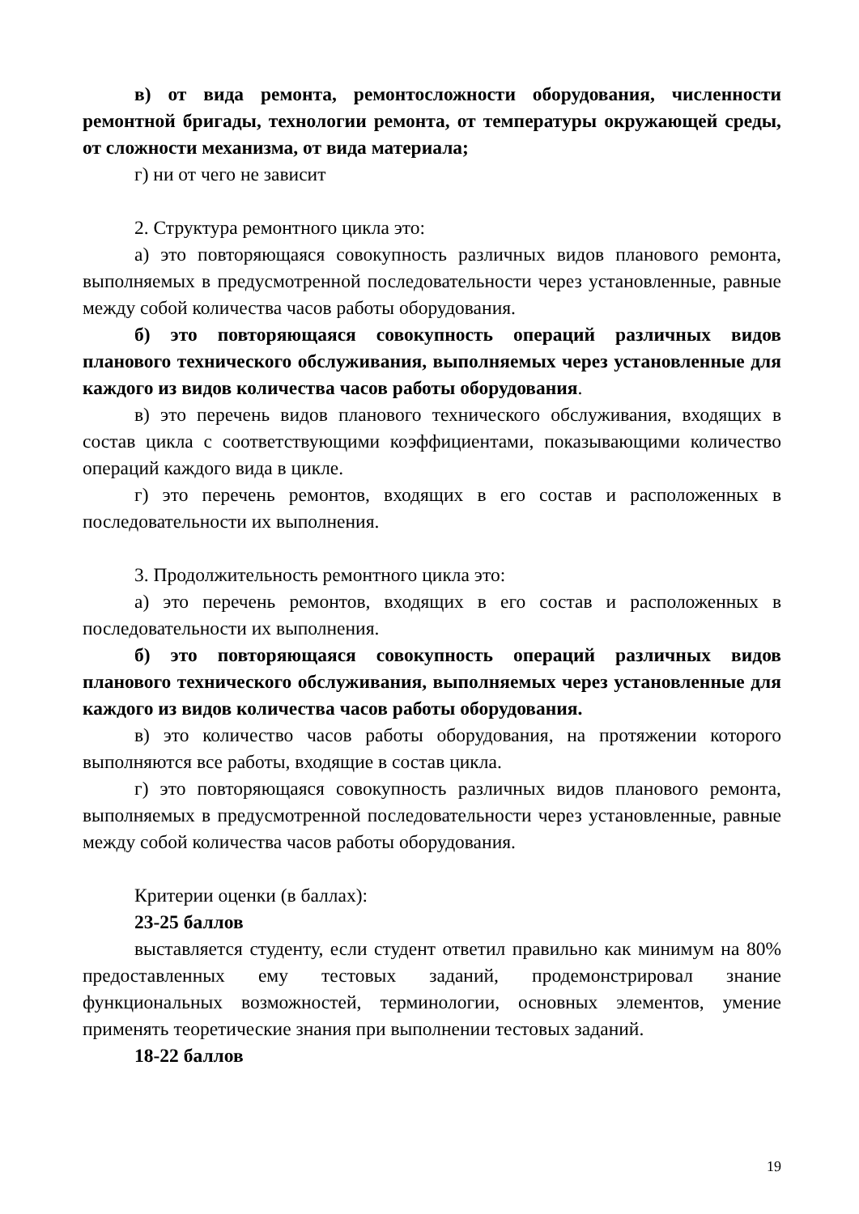в) от вида ремонта, ремонтосложности оборудования, численности ремонтной бригады, технологии ремонта, от температуры окружающей среды, от сложности механизма, от вида материала;
г) ни от чего не зависит
2. Структура ремонтного цикла это:
а) это повторяющаяся совокупность различных видов планового ремонта, выполняемых в предусмотренной последовательности через установленные, равные между собой количества часов работы оборудования.
б) это повторяющаяся совокупность операций различных видов планового технического обслуживания, выполняемых через установленные для каждого из видов количества часов работы оборудования.
в) это перечень видов планового технического обслуживания, входящих в состав цикла с соответствующими коэффициентами, показывающими количество операций каждого вида в цикле.
г) это перечень ремонтов, входящих в его состав и расположенных в последовательности их выполнения.
3. Продолжительность ремонтного цикла это:
а) это перечень ремонтов, входящих в его состав и расположенных в последовательности их выполнения.
б) это повторяющаяся совокупность операций различных видов планового технического обслуживания, выполняемых через установленные для каждого из видов количества часов работы оборудования.
в) это количество часов работы оборудования, на протяжении которого выполняются все работы, входящие в состав цикла.
г) это повторяющаяся совокупность различных видов планового ремонта, выполняемых в предусмотренной последовательности через установленные, равные между собой количества часов работы оборудования.
Критерии оценки (в баллах):
23-25 баллов
выставляется студенту, если студент ответил правильно как минимум на 80% предоставленных ему тестовых заданий, продемонстрировал знание функциональных возможностей, терминологии, основных элементов, умение применять теоретические знания при выполнении тестовых заданий.
18-22 баллов
19